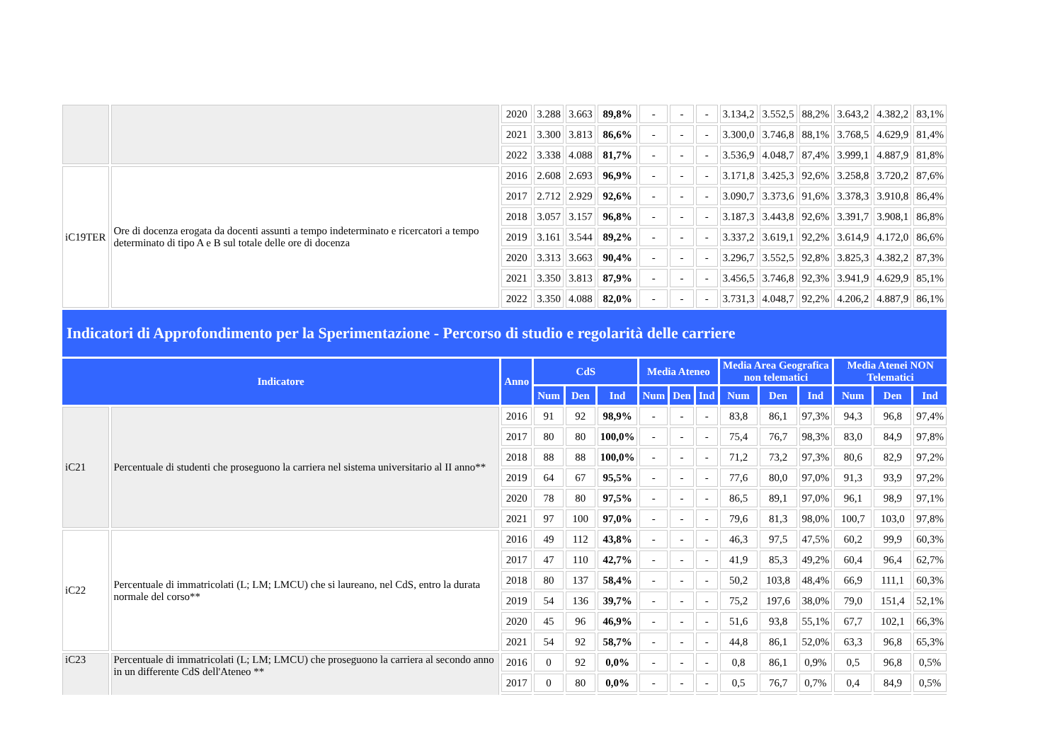| | | 2020 | 3.288 | 3.663 | 89,8% | - | - | - | 3.134,2 | 3.552,5 | 88,2% | 3.643,2 | 4.382,2 | 83,1% |
| | | 2021 | 3.300 | 3.813 | 86,6% | - | - | - | 3.300,0 | 3.746,8 | 88,1% | 3.768,5 | 4.629,9 | 81,4% |
| | | 2022 | 3.338 | 4.088 | 81,7% | - | - | - | 3.536,9 | 4.048,7 | 87,4% | 3.999,1 | 4.887,9 | 81,8% |
| iC19TER | Ore di docenza erogata da docenti assunti a tempo indeterminato e ricercatori a tempo determinato di tipo A e B sul totale delle ore di docenza | 2016 | 2.608 | 2.693 | 96,9% | - | - | - | 3.171,8 | 3.425,3 | 92,6% | 3.258,8 | 3.720,2 | 87,6% |
| | | 2017 | 2.712 | 2.929 | 92,6% | - | - | - | 3.090,7 | 3.373,6 | 91,6% | 3.378,3 | 3.910,8 | 86,4% |
| | | 2018 | 3.057 | 3.157 | 96,8% | - | - | - | 3.187,3 | 3.443,8 | 92,6% | 3.391,7 | 3.908,1 | 86,8% |
| | | 2019 | 3.161 | 3.544 | 89,2% | - | - | - | 3.337,2 | 3.619,1 | 92,2% | 3.614,9 | 4.172,0 | 86,6% |
| | | 2020 | 3.313 | 3.663 | 90,4% | - | - | - | 3.296,7 | 3.552,5 | 92,8% | 3.825,3 | 4.382,2 | 87,3% |
| | | 2021 | 3.350 | 3.813 | 87,9% | - | - | - | 3.456,5 | 3.746,8 | 92,3% | 3.941,9 | 4.629,9 | 85,1% |
| | | 2022 | 3.350 | 4.088 | 82,0% | - | - | - | 3.731,3 | 4.048,7 | 92,2% | 4.206,2 | 4.887,9 | 86,1% |
| Indicatori di Approfondimento per la Sperimentazione - Percorso di studio e regolarità delle carriere | | | | | | | | | | | | | | |
| Indicatore | | Anno | CdS | | | Media Ateneo | | | Media Area Geografica non telematici | | | Media Atenei NON Telematici | | |
| | | | Num | Den | Ind | Num | Den | Ind | Num | Den | Ind | Num | Den | Ind |
| iC21 | Percentuale di studenti che proseguono la carriera nel sistema universitario al II anno** | 2016 | 91 | 92 | 98,9% | - | - | - | 83,8 | 86,1 | 97,3% | 94,3 | 96,8 | 97,4% |
| | | 2017 | 80 | 80 | 100,0% | - | - | - | 75,4 | 76,7 | 98,3% | 83,0 | 84,9 | 97,8% |
| | | 2018 | 88 | 88 | 100,0% | - | - | - | 71,2 | 73,2 | 97,3% | 80,6 | 82,9 | 97,2% |
| | | 2019 | 64 | 67 | 95,5% | - | - | - | 77,6 | 80,0 | 97,0% | 91,3 | 93,9 | 97,2% |
| | | 2020 | 78 | 80 | 97,5% | - | - | - | 86,5 | 89,1 | 97,0% | 96,1 | 98,9 | 97,1% |
| | | 2021 | 97 | 100 | 97,0% | - | - | - | 79,6 | 81,3 | 98,0% | 100,7 | 103,0 | 97,8% |
| iC22 | Percentuale di immatricolati (L; LM; LMCU) che si laureano, nel CdS, entro la durata normale del corso** | 2016 | 49 | 112 | 43,8% | - | - | - | 46,3 | 97,5 | 47,5% | 60,2 | 99,9 | 60,3% |
| | | 2017 | 47 | 110 | 42,7% | - | - | - | 41,9 | 85,3 | 49,2% | 60,4 | 96,4 | 62,7% |
| | | 2018 | 80 | 137 | 58,4% | - | - | - | 50,2 | 103,8 | 48,4% | 66,9 | 111,1 | 60,3% |
| | | 2019 | 54 | 136 | 39,7% | - | - | - | 75,2 | 197,6 | 38,0% | 79,0 | 151,4 | 52,1% |
| | | 2020 | 45 | 96 | 46,9% | - | - | - | 51,6 | 93,8 | 55,1% | 67,7 | 102,1 | 66,3% |
| | | 2021 | 54 | 92 | 58,7% | - | - | - | 44,8 | 86,1 | 52,0% | 63,3 | 96,8 | 65,3% |
| iC23 | Percentuale di immatricolati (L; LM; LMCU) che proseguono la carriera al secondo anno in un differente CdS dell'Ateneo ** | 2016 | 0 | 92 | 0,0% | - | - | - | 0,8 | 86,1 | 0,9% | 0,5 | 96,8 | 0,5% |
| | | 2017 | 0 | 80 | 0,0% | - | - | - | 0,5 | 76,7 | 0,7% | 0,4 | 84,9 | 0,5% |